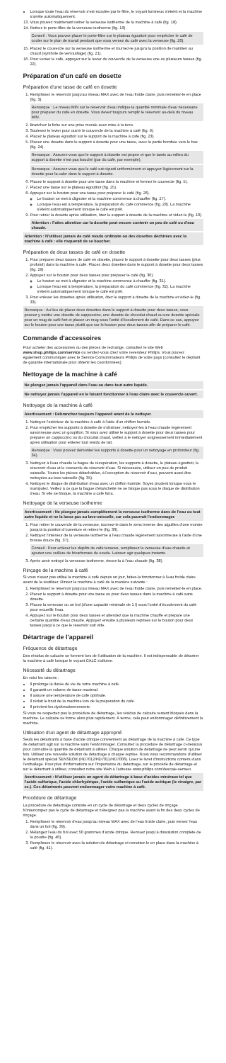Lorsque toute l'eau du réservoir s'est écoulée par le filtre, le voyant lumineux s'éteint et la machine s'arrête automatiquement.
13. Vous pouvez maintenant retirer la verseuse isotherme de la machine à café (fig. 18).
14. Retirez le porte-filtre de la verseuse isotherme (fig. 19).
Conseil : Vous pouvez placer le porte-filtre sur le plateau égouttoir pour empêcher le café de couler sur le plan de travail pendant que vous versez du café avec la verseuse (fig. 20).
15. Placez le couvercle sur la verseuse isotherme et tournez-le jusqu'à la position de maintien au chaud (symbole de verrouillage) (fig. 21).
16. Pour verser le café, appuyez sur le levier du couvercle de la verseuse une ou plusieurs tasses (fig. 22).
Préparation d'un café en dosette
Préparation d'une tasse de café en dosette
1. Remplissez le réservoir jusqu'au niveau MAX avec de l'eau froide claire, puis remettez-le en place (fig. 3).
Remarque : Le niveau MIN sur le réservoir d'eau indique la quantité minimale d'eau nécessaire pour préparer du café en dosette. Vous devez toujours remplir le réservoir au-delà du niveau MIN.
2. Branchez la fiche sur une prise murale avec mise à la terre.
3. Soulevez le levier pour ouvrir le couvercle de la machine à café (fig. 9).
4. Placez le plateau égouttoir sur le support de la machine à café (fig. 23).
5. Placez une dosette dans le support à dosette pour une tasse, avec la partie bombée vers le bas (fig. 24).
Remarque : Assurez-vous que le support à dosette est propre et que le tamis au milieu du support à dosette n'est pas bouché (par du café, par exemple).
Remarque : Assurez-vous que le café est réparti uniformément et appuyez légèrement sur la dosette pour la caler dans le support à dosette.
6. Placez le support à dosette pour une tasse dans la machine et fermez le couvercle (fig. 5).
7. Placez une tasse sur le plateau égouttoir (fig. 25).
8. Appuyez sur le bouton pour une tasse pour préparer le café (fig. 26).
Le bouton se met à clignoter et la machine commence à chauffer (fig. 27).
Lorsque l'eau est à température, la préparation du café commence (fig. 28). La machine s'éteint automatiquement lorsque le café est prêt.
9. Pour retirer la dosette après utilisation, ôtez le support à dosette de la machine et videz-le (fig. 10).
Attention : Faites attention car la dosette peut encore contenir un peu de café ou d'eau chaude.
Attention : N'utilisez jamais de café moulu ordinaire ou des dosettes déchirées avec la machine à café : elle risquerait de se boucher.
Préparation de deux tasses de café en dosette
1. Pour préparer deux tasses de café en dosette, placez le support à dosette pour deux tasses (plus profond) dans la machine à café. Placez deux dosettes dans le support à dosette pour deux tasses (fig. 29).
2. Appuyez sur le bouton pour deux tasses pour préparer le café (fig. 30).
Le bouton se met à clignoter et la machine commence à chauffer (fig. 31).
Lorsque l'eau est à température, la préparation du café commence (fig. 32). La machine s'éteint automatiquement lorsque le café est prêt.
3. Pour enlever les dosettes après utilisation, ôtez le support à dosette de la machine et videz-le (fig. 33).
Remarque : Au lieu de placer deux dosettes dans le support à dosette pour deux tasses, vous pouvez y mettre une dosette de cappuccino, une dosette de chocolat chaud ou une dosette spéciale pour un mug de café fort et placez un mug sous l'unité d'écoulement de café. Dans ce cas, appuyez sur le bouton pour une tasse plutôt que sur le bouton pour deux tasses afin de préparer le café.
Commande d'accessoires
Pour acheter des accessoires ou des pièces de rechange, consultez le site Web www.shop.philips.com/service ou rendez-vous chez votre revendeur Philips. Vous pouvez également communiquer avec le Service Consommateurs Philips de votre pays (consultez le dépliant de garantie internationale pour obtenir les coordonnées).
Nettoyage de la machine à café
Ne plongez jamais l'appareil dans l'eau ou dans tout autre liquide.
Ne nettoyez jamais l'appareil en le faisant fonctionner à l'eau claire avec le couvercle ouvert.
Nettoyage de la machine à café
Avertissement : Débranchez toujours l'appareil avant de le nettoyer.
1. Nettoyez l'extérieur de la machine à café à l'aide d'un chiffon humide.
2. Pour empêcher les supports à dosette de s'obstruer, nettoyez-les à l'eau chaude légèrement savonneuse avec un goupillon. Si vous avez utilisé le support à dosette pour deux tasses pour préparer un cappuccino ou du chocolat chaud, veillez à le nettoyer soigneusement immédiatement après utilisation pour enlever tout résidu de lait.
Remarque : Vous pouvez démonter les supports à dosette pour un nettoyage en profondeur (fig. 34).
3. Nettoyez à l'eau chaude la bague de récupération, les supports à dosette, le plateau égouttoir, le réservoir d'eau et le couvercle du réservoir d'eau. Si nécessaire, utilisez un peu de produit vaisselle. Toutes les pièces détachables, à l'exception du réservoir d'eau, peuvent aussi être nettoyées au lave-vaisselle (fig. 35).
4. Nettoyez le disque de distribution d'eau avec un chiffon humide. Soyez prudent lorsque vous le manipulez. Veillez à ce que la bague d'étanchéité ne se bloque pas sous le disque de distribution d'eau. Si elle se bloque, la machine a café fuira.
Nettoyage de la verseuse isotherme
Avertissement : Ne plongez jamais complètement la verseuse isotherme dans de l'eau ou tout autre liquide et ne la lavez pas au lave-vaisselle, car cela pourrait l'endommager.
1. Pour retirer le couvercle de la verseuse, tournez-le dans le sens inverse des aiguilles d'une montre jusqu'à la position d'ouverture et retirez-le (fig. 36).
2. Nettoyez l'intérieur de la verseuse isotherme à l'eau chaude légèrement savonneuse à l'aide d'une brosse douce (fig. 37).
Conseil : Pour enlever les dépôts de café tenaces, remplissez la verseuse d'eau chaude et ajoutez une cuillère de bicarbonate de soude. Laissez agir quelques instants.
3. Après avoir nettoyé la verseuse isotherme, rincez-la à l'eau chaude (fig. 38).
Rinçage de la machine à café
Si vous n'avez pas utilisé la machine à café depuis un jour, faites-la fonctionner à l'eau froide claire avant de la réutiliser. Rincez la machine à café de la manière suivante :
1. Remplissez le réservoir jusqu'au niveau MAX avec de l'eau froide claire, puis remettez-le en place.
2. Placez le support à dosette pour une tasse ou pour deux tasses dans la machine à café sans dosette.
3. Placez la verseuse ou un bol (d'une capacité minimale de 1 l) sous l'unité d'écoulement du café pour recueillir l'eau.
4. Appuyez sur le bouton pour deux tasses et attendez que la machine chauffe et prépare une certaine quantité d'eau chaude. Appuyez ensuite à plusieurs reprises sur le bouton pour deux tasses jusqu'à ce que le réservoir soit vide.
Détartrage de l'appareil
Fréquence de détartrage
Des résidus de calcaire se forment lors de l'utilisation de la machine. Il est indispensable de détartrer la machine à café lorsque le voyant CALC s'allume.
Nécessité du détartrage
En voici les raisons :
Il prolonge la durée de vie de votre machine à café.
Il garantit un volume de tasse maximal.
Il assure une température de café optimale.
Il réduit le bruit de la machine lors de la préparation du café.
Il prévient les dysfonctionnements.
Si vous ne respectez pas la procédure de détartrage, les résidus de calcaire restent bloqués dans la machine. Le calcaire se forme alors plus rapidement. À terme, cela peut endommager définitivement la machine.
Utilisation d'un agent de détartrage approprié
Seuls les détartrants à base d'acide citrique conviennent au détartrage de la machine à café. Ce type de détartrant agit sur la machine sans l'endommager. Consultez la procédure de détartrage ci-dessous pour connaître la quantité de détartrant à utiliser. Chaque solution de détartrage ne peut servir qu'une fois. Utilisez une nouvelle solution de détartrage à chaque reprise. Nous vous recommandons d'utiliser le détartrant spécial SENSEO® (HD7012/HD7011/HD7006). Lisez le livret d'instructions contenu dans l'emballage. Pour plus d'informations sur l'importance du détartrage, sur le procédé de détartrage et sur le détartrant à utiliser, consultez notre site Web à l'adresse www.philips.com/descale-senseo.
Avertissement : N'utilisez jamais un agent de détartrage à base d'acides minéraux tel que l'acide sulfurique, l'acide chlorhydrique, l'acide sulfamique ou l'acide acétique (le vinaigre, par ex.). Ces détartrants peuvent endommager votre machine à café.
Procédure de détartrage
La procédure de détartrage consiste en un cycle de détartrage et deux cycles de rinçage. N'interrompez pas le cycle de détartrage et n'éteignez pas la machine avant la fin des deux cycles de rinçage.
1. Remplissez le réservoir d'eau jusqu'au niveau MAX avec de l'eau froide claire, puis versez l'eau dans un bol (fig. 39).
2. Mélangez l'eau du bol avec 50 grammes d'acide citrique. Remuez jusqu'à dissolution complète de la poudre (fig. 40).
3. Remplissez le réservoir avec la solution de détartrage et remettez-le en place dans la machine à café (fig. 41).